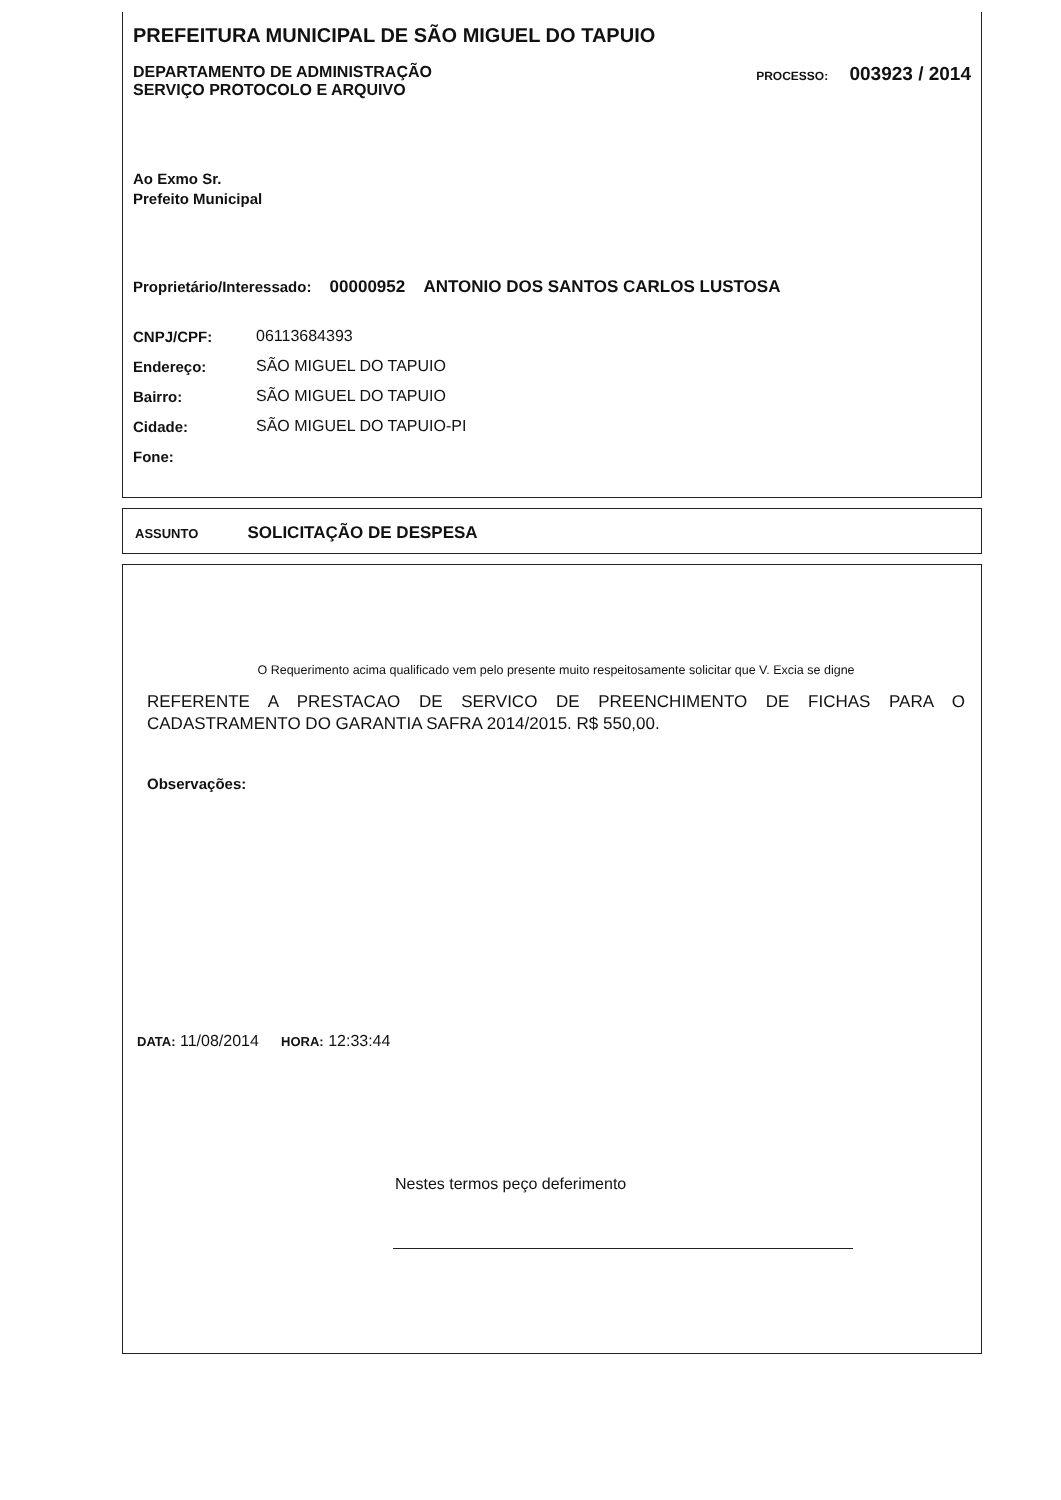PREFEITURA MUNICIPAL DE SÃO MIGUEL DO TAPUIO
DEPARTAMENTO DE ADMINISTRAÇÃO
SERVIÇO PROTOCOLO E ARQUIVO
PROCESSO: 003923 / 2014
Ao Exmo Sr.
Prefeito Municipal
Proprietário/Interessado: 00000952 ANTONIO DOS SANTOS CARLOS LUSTOSA
| CNPJ/CPF: | 06113684393 |
| Endereço: | SÃO MIGUEL DO TAPUIO |
| Bairro: | SÃO MIGUEL DO TAPUIO |
| Cidade: | SÃO MIGUEL DO TAPUIO-PI |
| Fone: | |
ASSUNTO SOLICITAÇÃO DE DESPESA
O Requerimento acima qualificado vem pelo presente muito respeitosamente solicitar que V. Excia se digne
REFERENTE A PRESTACAO DE SERVICO DE PREENCHIMENTO DE FICHAS PARA O CADASTRAMENTO DO GARANTIA SAFRA 2014/2015. R$ 550,00.
Observações:
DATA: 11/08/2014 HORA: 12:33:44
Nestes termos peço deferimento